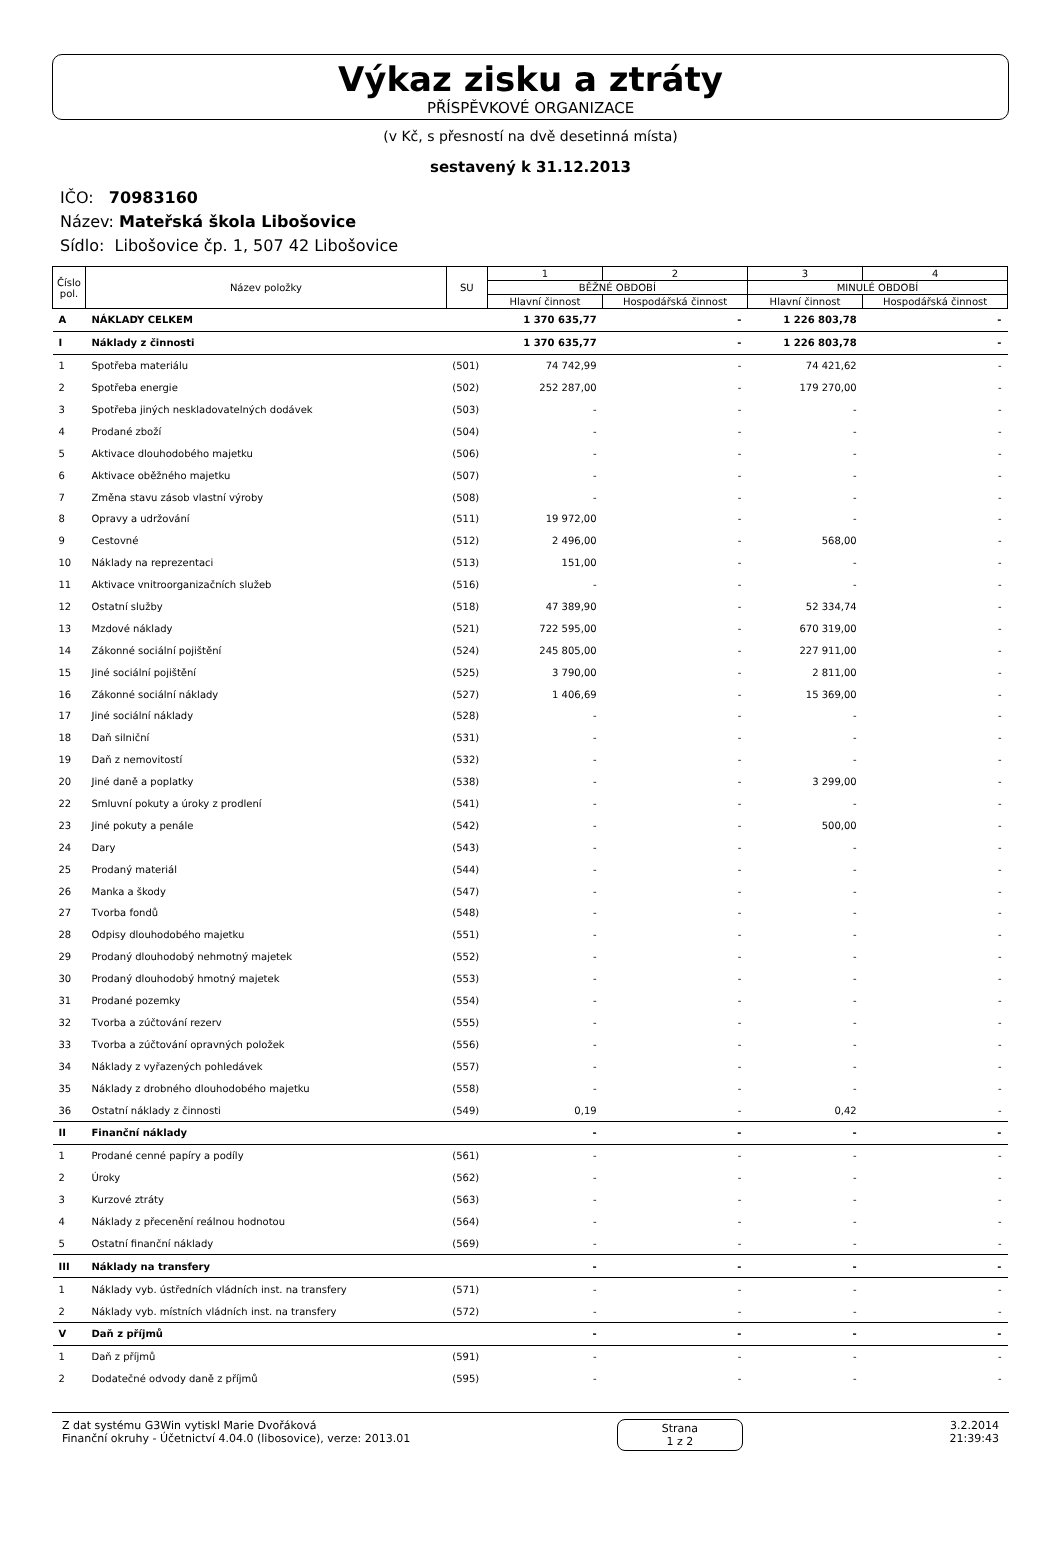Výkaz zisku a ztráty
PŘÍSPĚVKOVÉ ORGANIZACE
(v Kč, s přesností na dvě desetinná místa)
sestavený k 31.12.2013
IČO: 70983160
Název: Mateřská škola Libošovice
Sídlo: Libošovice čp. 1, 507 42 Libošovice
| Číslo pol. | Název položky | SU | 1 | 2 | 3 | 4 |
| --- | --- | --- | --- | --- | --- | --- |
| | | | BĚŽNÉ OBDOBÍ | | MINULÉ OBDOBÍ | |
| | | | Hlavní činnost | Hospodářská činnost | Hlavní činnost | Hospodářská činnost |
| A | NÁKLADY CELKEM | | 1 370 635,77 | - | 1 226 803,78 | - |
| I | Náklady z činnosti | | 1 370 635,77 | - | 1 226 803,78 | - |
| 1 | Spotřeba materiálu | (501) | 74 742,99 | - | 74 421,62 | - |
| 2 | Spotřeba energie | (502) | 252 287,00 | - | 179 270,00 | - |
| 3 | Spotřeba jiných neskladovatelných dodávek | (503) | - | - | - | - |
| 4 | Prodané zboží | (504) | - | - | - | - |
| 5 | Aktivace dlouhodobého majetku | (506) | - | - | - | - |
| 6 | Aktivace oběžného majetku | (507) | - | - | - | - |
| 7 | Změna stavu zásob vlastní výroby | (508) | - | - | - | - |
| 8 | Opravy a udržování | (511) | 19 972,00 | - | - | - |
| 9 | Cestovné | (512) | 2 496,00 | - | 568,00 | - |
| 10 | Náklady na reprezentaci | (513) | 151,00 | - | - | - |
| 11 | Aktivace vnitroorganizačních služeb | (516) | - | - | - | - |
| 12 | Ostatní služby | (518) | 47 389,90 | - | 52 334,74 | - |
| 13 | Mzdové náklady | (521) | 722 595,00 | - | 670 319,00 | - |
| 14 | Zákonné sociální pojištění | (524) | 245 805,00 | - | 227 911,00 | - |
| 15 | Jiné sociální pojištění | (525) | 3 790,00 | - | 2 811,00 | - |
| 16 | Zákonné sociální náklady | (527) | 1 406,69 | - | 15 369,00 | - |
| 17 | Jiné sociální náklady | (528) | - | - | - | - |
| 18 | Daň silniční | (531) | - | - | - | - |
| 19 | Daň z nemovitostí | (532) | - | - | - | - |
| 20 | Jiné daně a poplatky | (538) | - | - | 3 299,00 | - |
| 22 | Smluvní pokuty a úroky z prodlení | (541) | - | - | - | - |
| 23 | Jiné pokuty a penále | (542) | - | - | 500,00 | - |
| 24 | Dary | (543) | - | - | - | - |
| 25 | Prodaný materiál | (544) | - | - | - | - |
| 26 | Manka a škody | (547) | - | - | - | - |
| 27 | Tvorba fondů | (548) | - | - | - | - |
| 28 | Odpisy dlouhodobého majetku | (551) | - | - | - | - |
| 29 | Prodaný dlouhodobý nehmotný majetek | (552) | - | - | - | - |
| 30 | Prodaný dlouhodobý hmotný majetek | (553) | - | - | - | - |
| 31 | Prodané pozemky | (554) | - | - | - | - |
| 32 | Tvorba a zúčtování rezerv | (555) | - | - | - | - |
| 33 | Tvorba a zúčtování opravných položek | (556) | - | - | - | - |
| 34 | Náklady z vyřazených pohledávek | (557) | - | - | - | - |
| 35 | Náklady z drobného dlouhodobého majetku | (558) | - | - | - | - |
| 36 | Ostatní náklady z činnosti | (549) | 0,19 | - | 0,42 | - |
| II | Finanční náklady | | - | - | - | - |
| 1 | Prodané cenné papíry a podíly | (561) | - | - | - | - |
| 2 | Úroky | (562) | - | - | - | - |
| 3 | Kurzové ztráty | (563) | - | - | - | - |
| 4 | Náklady z přecenění reálnou hodnotou | (564) | - | - | - | - |
| 5 | Ostatní finanční náklady | (569) | - | - | - | - |
| III | Náklady na transfery | | - | - | - | - |
| 1 | Náklady vyb. ústředních vládních inst. na transfery | (571) | - | - | - | - |
| 2 | Náklady vyb. místních vládních inst. na transfery | (572) | - | - | - | - |
| V | Daň z příjmů | | - | - | - | - |
| 1 | Daň z příjmů | (591) | - | - | - | - |
| 2 | Dodatečné odvody daně z příjmů | (595) | - | - | - | - |
Z dat systému G3Win vytiskl Marie Dvořáková
Finanční okruhy - Účetnictví 4.04.0 (libosovice), verze: 2013.01
Strana
1 z 2
3.2.2014
21:39:43